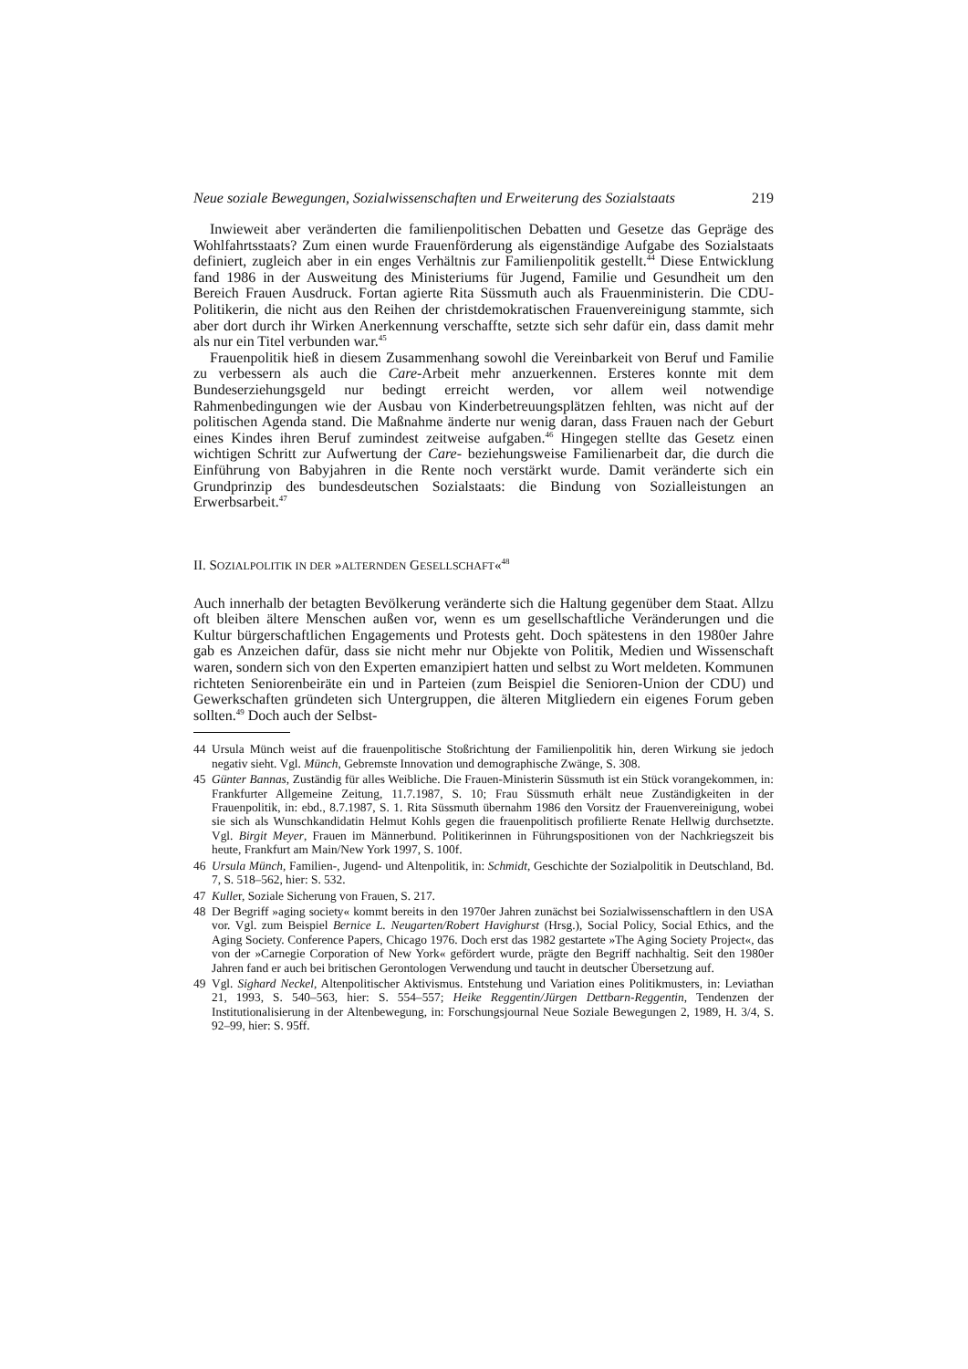Neue soziale Bewegungen, Sozialwissenschaften und Erweiterung des Sozialstaats 219
Inwieweit aber veränderten die familienpolitischen Debatten und Gesetze das Gepräge des Wohlfahrtsstaats? Zum einen wurde Frauenförderung als eigenständige Aufgabe des Sozialstaats definiert, zugleich aber in ein enges Verhältnis zur Familienpolitik gestellt.<sup>44</sup> Diese Entwicklung fand 1986 in der Ausweitung des Ministeriums für Jugend, Familie und Gesundheit um den Bereich Frauen Ausdruck. Fortan agierte Rita Süssmuth auch als Frauenministerin. Die CDU-Politikerin, die nicht aus den Reihen der christdemokratischen Frauenvereinigung stammte, sich aber dort durch ihr Wirken Anerkennung verschaffte, setzte sich sehr dafür ein, dass damit mehr als nur ein Titel verbunden war.<sup>45</sup>
Frauenpolitik hieß in diesem Zusammenhang sowohl die Vereinbarkeit von Beruf und Familie zu verbessern als auch die Care-Arbeit mehr anzuerkennen. Ersteres konnte mit dem Bundeserziehungsgeld nur bedingt erreicht werden, vor allem weil notwendige Rahmenbedingungen wie der Ausbau von Kinderbetreuungsplätzen fehlten, was nicht auf der politischen Agenda stand. Die Maßnahme änderte nur wenig daran, dass Frauen nach der Geburt eines Kindes ihren Beruf zumindest zeitweise aufgaben.<sup>46</sup> Hingegen stellte das Gesetz einen wichtigen Schritt zur Aufwertung der Care- beziehungsweise Familienarbeit dar, die durch die Einführung von Babyjahren in die Rente noch verstärkt wurde. Damit veränderte sich ein Grundprinzip des bundesdeutschen Sozialstaats: die Bindung von Sozialleistungen an Erwerbsarbeit.<sup>47</sup>
II. SOZIALPOLITIK IN DER »ALTERNDEN GESELLSCHAFT«<sup>48</sup>
Auch innerhalb der betagten Bevölkerung veränderte sich die Haltung gegenüber dem Staat. Allzu oft bleiben ältere Menschen außen vor, wenn es um gesellschaftliche Veränderungen und die Kultur bürgerschaftlichen Engagements und Protests geht. Doch spätestens in den 1980er Jahre gab es Anzeichen dafür, dass sie nicht mehr nur Objekte von Politik, Medien und Wissenschaft waren, sondern sich von den Experten emanzipiert hatten und selbst zu Wort meldeten. Kommunen richteten Seniorenbeiräte ein und in Parteien (zum Beispiel die Senioren-Union der CDU) und Gewerkschaften gründeten sich Untergruppen, die älteren Mitgliedern ein eigenes Forum geben sollten.<sup>49</sup> Doch auch der Selbst-
44 Ursula Münch weist auf die frauenpolitische Stoßrichtung der Familienpolitik hin, deren Wirkung sie jedoch negativ sieht. Vgl. Münch, Gebremste Innovation und demographische Zwänge, S. 308.
45 Günter Bannas, Zuständig für alles Weibliche. Die Frauen-Ministerin Süssmuth ist ein Stück vorangekommen, in: Frankfurter Allgemeine Zeitung, 11.7.1987, S. 10; Frau Süssmuth erhält neue Zuständigkeiten in der Frauenpolitik, in: ebd., 8.7.1987, S. 1. Rita Süssmuth übernahm 1986 den Vorsitz der Frauenvereinigung, wobei sie sich als Wunschkandidatin Helmut Kohls gegen die frauenpolitisch profilierte Renate Hellwig durchsetzte. Vgl. Birgit Meyer, Frauen im Männerbund. Politikerinnen in Führungspositionen von der Nachkriegszeit bis heute, Frankfurt am Main/New York 1997, S. 100f.
46 Ursula Münch, Familien-, Jugend- und Altenpolitik, in: Schmidt, Geschichte der Sozialpolitik in Deutschland, Bd. 7, S. 518–562, hier: S. 532.
47 Kuller, Soziale Sicherung von Frauen, S. 217.
48 Der Begriff »aging society« kommt bereits in den 1970er Jahren zunächst bei Sozialwissenschaftlern in den USA vor. Vgl. zum Beispiel Bernice L. Neugarten/Robert Havighurst (Hrsg.), Social Policy, Social Ethics, and the Aging Society. Conference Papers, Chicago 1976. Doch erst das 1982 gestartete »The Aging Society Project«, das von der »Carnegie Corporation of New York« gefördert wurde, prägte den Begriff nachhaltig. Seit den 1980er Jahren fand er auch bei britischen Gerontologen Verwendung und taucht in deutscher Übersetzung auf.
49 Vgl. Sighard Neckel, Altenpolitischer Aktivismus. Entstehung und Variation eines Politikmusters, in: Leviathan 21, 1993, S. 540–563, hier: S. 554–557; Heike Reggentin/Jürgen Dettbarn-Reggentin, Tendenzen der Institutionalisierung in der Altenbewegung, in: Forschungsjournal Neue Soziale Bewegungen 2, 1989, H. 3/4, S. 92–99, hier: S. 95ff.